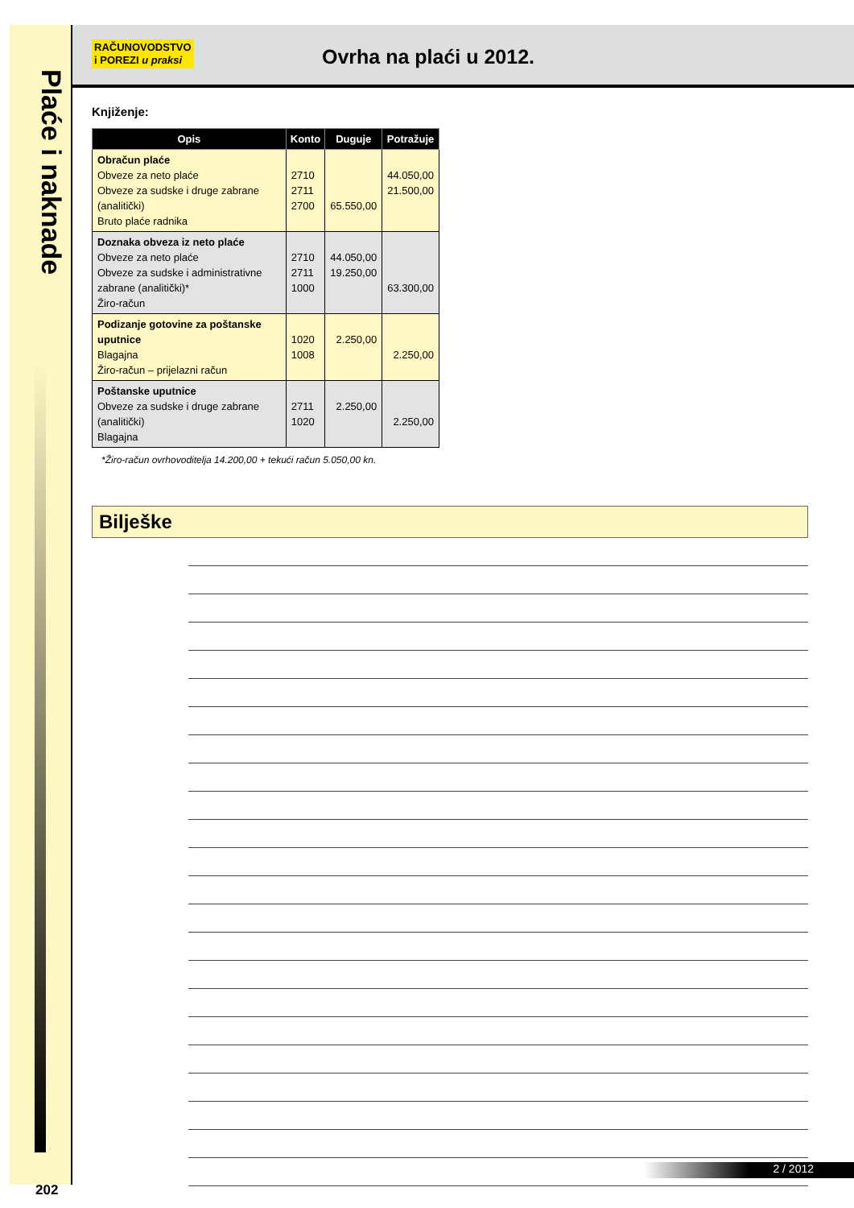Plaće i naknade
202
RAČUNOVODSTVO
i POREZI u praksi
Ovrha na plaći u 2012.
Knjiženje:
| Opis | Konto | Duguje | Potražuje |
| --- | --- | --- | --- |
| Obračun plaće Obveze za neto plaće Obveze za sudske i druge zabrane (analitički) Bruto plaće radnika | 2710 2711 2700 | 65.550,00 | 44.050,00 21.500,00 |
| Doznaka obveza iz neto plaće Obveze za neto plaće Obveze za sudske i administrativne zabrane (analitički)* Žiro-račun | 2710 2711 1000 | 44.050,00 19.250,00 | 63.300,00 |
| Podizanje gotovine za poštanske uputnice Blagajna Žiro-račun – prijelazni račun | 1020 1008 | 2.250,00 | 2.250,00 |
| Poštanske uputnice Obveze za sudske i druge zabrane (analitički) Blagajna | 2711 1020 | 2.250,00 | 2.250,00 |
*Žiro-račun ovrhovoditelja 14.200,00 + tekući račun 5.050,00 kn.
Bilješke
2 / 2012